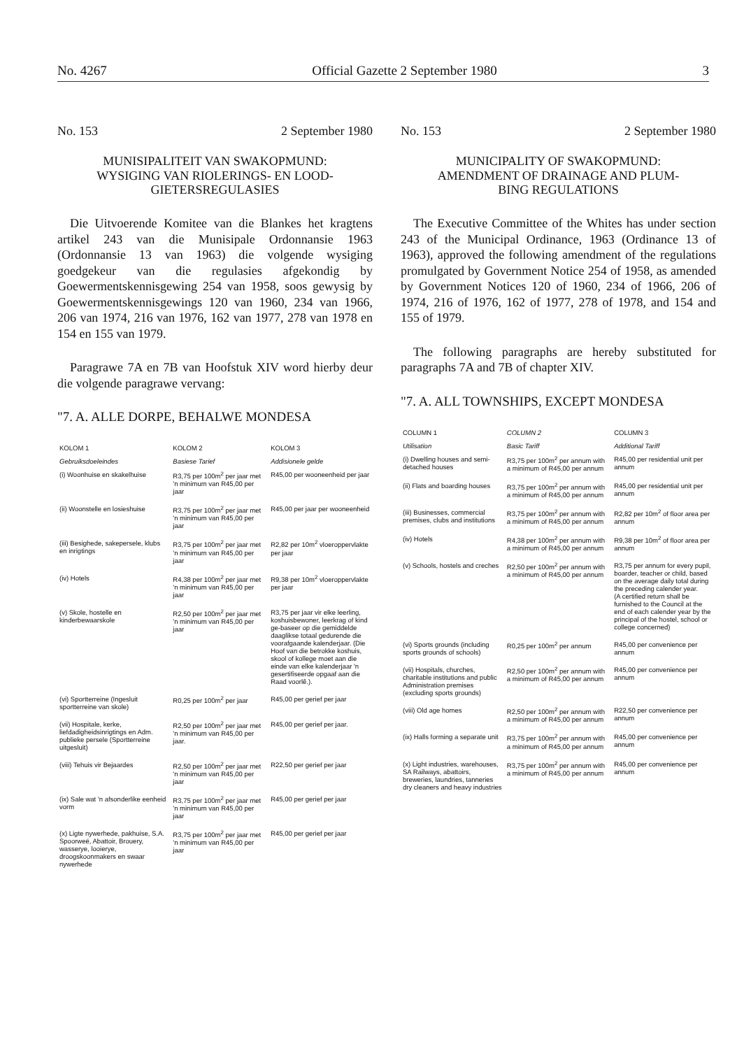No. 4267 Official Gazette 2 September 1980 3
No. 153 2 September 1980
MUNISIPALITEIT VAN SWAKOPMUND:
WYSIGING VAN RIOLERINGS- EN LOOD-
GIETERSREGULASIES
Die Uitvoerende Komitee van die Blankes het kragtens artikel 243 van die Munisipale Ordonnansie 1963 (Ordonnansie 13 van 1963) die volgende wysiging goedgekeur van die regulasies afgekondig by Goewermentskennisgewing 254 van 1958, soos gewysig by Goewermentskennisgewings 120 van 1960, 234 van 1966, 206 van 1974, 216 van 1976, 162 van 1977, 278 van 1978 en 154 en 155 van 1979.
Paragrawe 7A en 7B van Hoofstuk XIV word hierby deur die volgende paragrawe vervang:
"7. A. ALLE DORPE, BEHALWE MONDESA
| KOLOM 1 | KOLOM 2 | KOLOM 3 |
| --- | --- | --- |
| Gebruiksdoeleindes | Basiese Tarief | Addisionele gelde |
| (i) Woonhuise en skakelhuise | R3,75 per 100m<sup>2</sup> per jaar met 'n minimum van R45,00 per jaar | R45,00 per wooneenheid per jaar |
| (ii) Woonstelle en losieshuise | R3,75 per 100m<sup>2</sup> per jaar met 'n minimum van R45,00 per jaar | R45,00 per jaar per wooneenheid |
| (iii) Besighede, sakepersele, klubs en inrigtings | R3,75 per 100m<sup>2</sup> per jaar met 'n minimum van R45,00 per jaar | R2,82 per 10m<sup>2</sup> vloeroppervlakte per jaar |
| (iv) Hotels | R4,38 per 100m<sup>2</sup> per jaar met 'n minimum van R45,00 per jaar | R9,38 per 10m<sup>2</sup> vloeroppervlakte per jaar |
| (v) Skole, hostelle en kinderbewaarskole | R2,50 per 100m<sup>2</sup> per jaar met 'n minimum van R45,00 per jaar | R3,75 per jaar vir elke leerling, koshuisbewoner, leerkrag of kind ge-baseer op die gemiddelde daaglikse totaal gedurende die voorafgaande kalenderjaar. (Die Hoof van die betrokke koshuis, skool of kollege moet aan die einde van elke kalenderjaar 'n gesertifiseerde opgaaf aan die Raad voorlê.). |
| (vi) Sportterreine (Ingesluit sportterreine van skole) | R0,25 per 100m<sup>2</sup> per jaar | R45,00 per gerief per jaar |
| (vii) Hospitale, kerke, liefdadigheidsinrigtings en Adm. publieke persele (Sportterreine uitgesluit) | R2,50 per 100m<sup>2</sup> per jaar met 'n minimum van R45,00 per jaar. | R45,00 per gerief per jaar. |
| (viii) Tehuis vir Bejaardes | R2,50 per 100m<sup>2</sup> per jaar met 'n minimum van R45,00 per jaar | R22,50 per gerief per jaar |
| (ix) Sale wat 'n afsonderlike eenheid vorm | R3,75 per 100m<sup>2</sup> per jaar met 'n minimum van R45,00 per jaar | R45,00 per gerief per jaar |
| (x) Ligte nywerhede, pakhuise, S.A. Spoorweë, Abattoir, Brouery, wasserye, looierye, droogskoonmakers en swaar nywerhede | R3,75 per 100m<sup>2</sup> per jaar met 'n minimum van R45,00 per jaar | R45,00 per gerief per jaar |
No. 153 2 September 1980
MUNICIPALITY OF SWAKOPMUND:
AMENDMENT OF DRAINAGE AND PLUM-
BING REGULATIONS
The Executive Committee of the Whites has under section 243 of the Municipal Ordinance, 1963 (Ordinance 13 of 1963), approved the following amendment of the regulations promulgated by Government Notice 254 of 1958, as amended by Government Notices 120 of 1960, 234 of 1966, 206 of 1974, 216 of 1976, 162 of 1977, 278 of 1978, and 154 and 155 of 1979.
The following paragraphs are hereby substituted for paragraphs 7A and 7B of chapter XIV.
"7. A. ALL TOWNSHIPS, EXCEPT MONDESA
| COLUMN 1 | COLUMN 2 | COLUMN 3 |
| --- | --- | --- |
| Utilisation | Basic Tariff | Additional Tariff |
| (i) Dwelling houses and semi-detached houses | R3,75 per 100m<sup>2</sup> per annum with a minimum of R45,00 per annum | R45,00 per residential unit per annum |
| (ii) Flats and boarding houses | R3,75 per 100m<sup>2</sup> per annum with a minimum of R45,00 per annum | R45,00 per residential unit per annum |
| (iii) Businesses, commercial premises, clubs and institutions | R3,75 per 100m<sup>2</sup> per annum with a minimum of R45,00 per annum | R2,82 per 10m<sup>2</sup> of floor area per annum |
| (iv) Hotels | R4,38 per 100m<sup>2</sup> per annum with a minimum of R45,00 per annum | R9,38 per 10m<sup>2</sup> of floor area per annum |
| (v) Schools, hostels and creches | R2,50 per 100m<sup>2</sup> per annum with a minimum of R45,00 per annum | R3,75 per annum for every pupil, boarder, teacher or child, based on the average daily total during the preceding calender year. (A certified return shall be furnished to the Council at the end of each calender year by the principal of the hostel, school or college concerned) |
| (vi) Sports grounds (including sports grounds of schools) | R0,25 per 100m<sup>2</sup> per annum | R45,00 per convenience per annum |
| (vii) Hospitals, churches, charitable institutions and public Administration premises (excluding sports grounds) | R2,50 per 100m<sup>2</sup> per annum with a minimum of R45,00 per annum | R45,00 per convenience per annum |
| (viii) Old age homes | R2,50 per 100m<sup>2</sup> per annum with a minimum of R45,00 per annum | R22,50 per convenience per annum |
| (ix) Halls forming a separate unit | R3,75 per 100m<sup>2</sup> per annum with a minimum of R45,00 per annum | R45,00 per convenience per annum |
| (x) Light industries, warehouses, SA Railways, abattoirs, breweries, laundries, tanneries dry cleaners and heavy industries | R3,75 per 100m<sup>2</sup> per annum with a minimum of R45,00 per annum | R45,00 per convenience per annum |